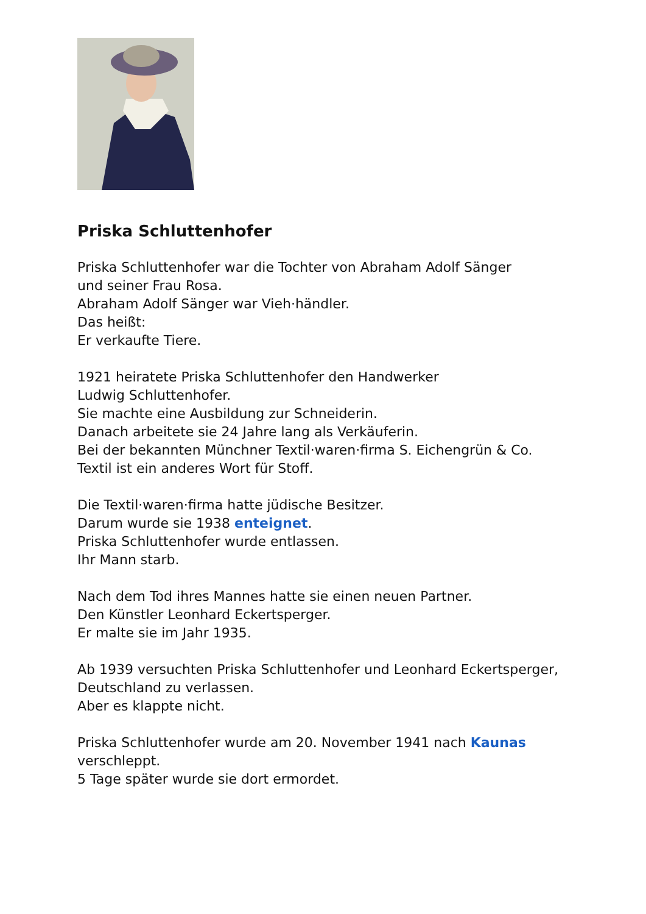Priska Schluttenhofer
Priska Schluttenhofer war die Tochter von Abraham Adolf Sänger
und seiner Frau Rosa.
Abraham Adolf Sänger war Vieh·händler.
Das heißt:
Er verkaufte Tiere.
1921 heiratete Priska Schluttenhofer den Handwerker
Ludwig Schluttenhofer.
Sie machte eine Ausbildung zur Schneiderin.
Danach arbeitete sie 24 Jahre lang als Verkäuferin.
Bei der bekannten Münchner Textil·waren·firma S. Eichengrün & Co.
Textil ist ein anderes Wort für Stoff.
Die Textil·waren·firma hatte jüdische Besitzer.
Darum wurde sie 1938 enteignet.
Priska Schluttenhofer wurde entlassen.
Ihr Mann starb.
Nach dem Tod ihres Mannes hatte sie einen neuen Partner.
Den Künstler Leonhard Eckertsperger.
Er malte sie im Jahr 1935.
Ab 1939 versuchten Priska Schluttenhofer und Leonhard Eckertsperger,
Deutschland zu verlassen.
Aber es klappte nicht.
Priska Schluttenhofer wurde am 20. November 1941 nach Kaunas
verschleppt.
5 Tage später wurde sie dort ermordet.